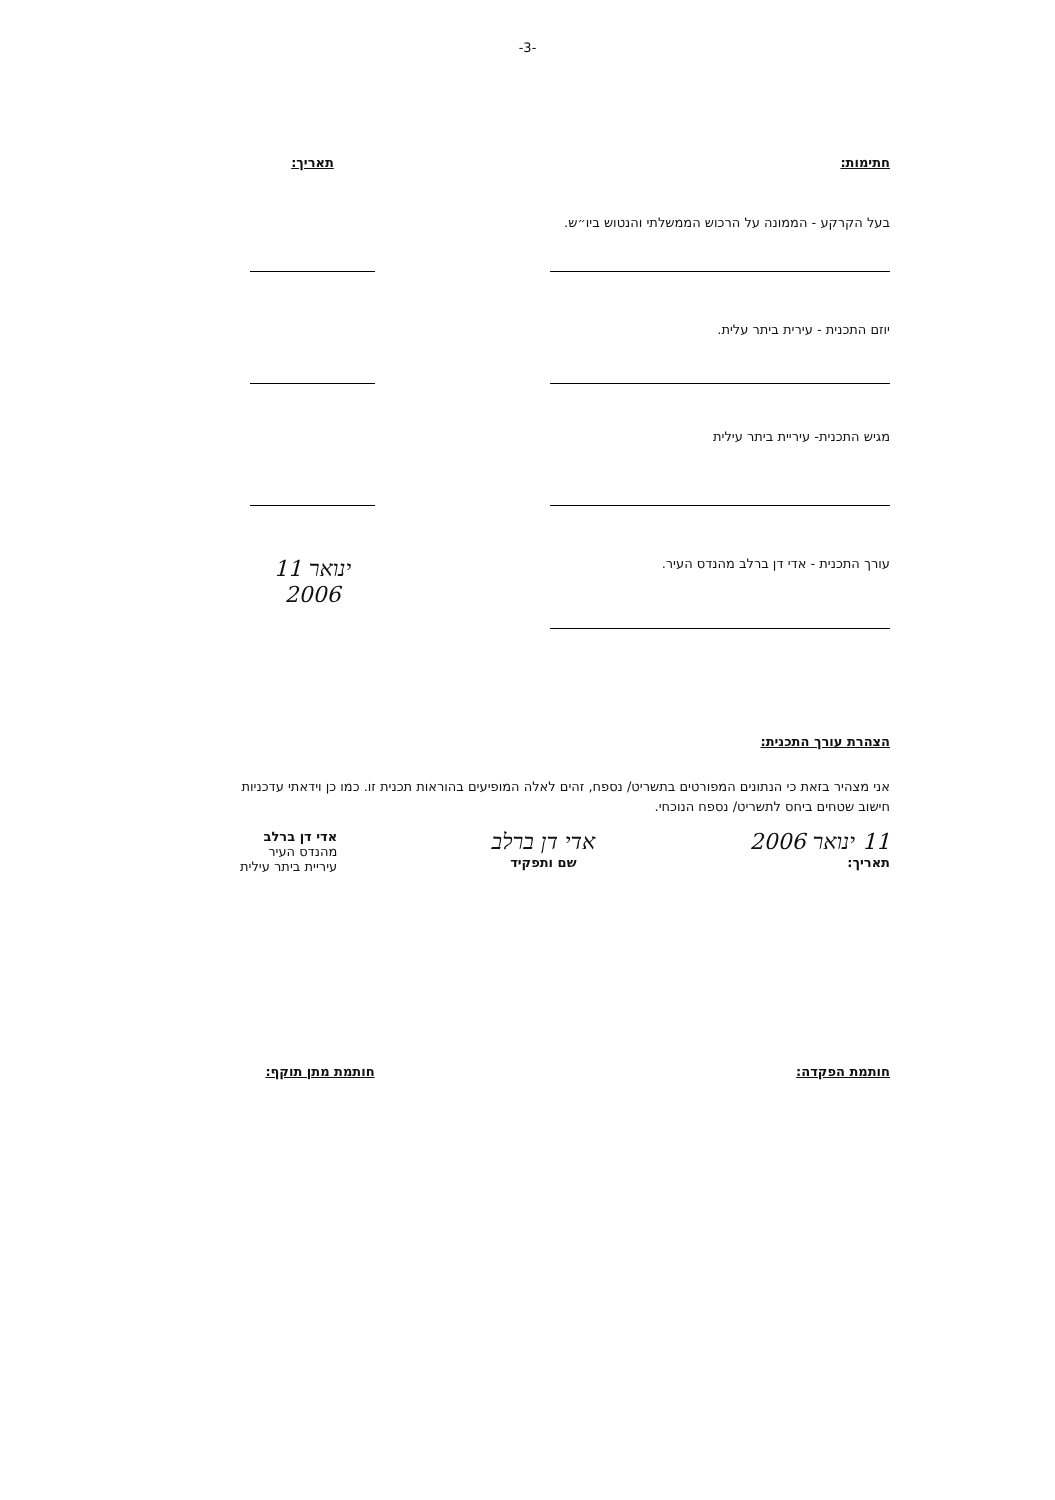-3-
חתימות: תאריך:
בעל הקרקע - הממונה על הרכוש הממשלתי והנטוש ביו״ש.
יוזם התכנית - עירית ביתר עלית.
מגיש התכנית- עיריית ביתר עילית
עורך התכנית - אדי דן ברלב מהנדס העיר.
11 ינואר 2006
הצהרת עורך התכנית:
אני מצהיר בזאת כי הנתונים המפורטים בתשריט/ נספח, זהים לאלה המופיעים בהוראות תכנית זו. כמו כן וידאתי עדכניות חישוב שטחים ביחס לתשריט/ נספח הנוכחי.
11 ינואר 2006
תאריך:
אדי דן ברלב
שם ותפקיד
אדי דן ברלב
מהנדס העיר
עיריית ביתר עילית
חותמת הפקדה: חותמת מתן תוקף: